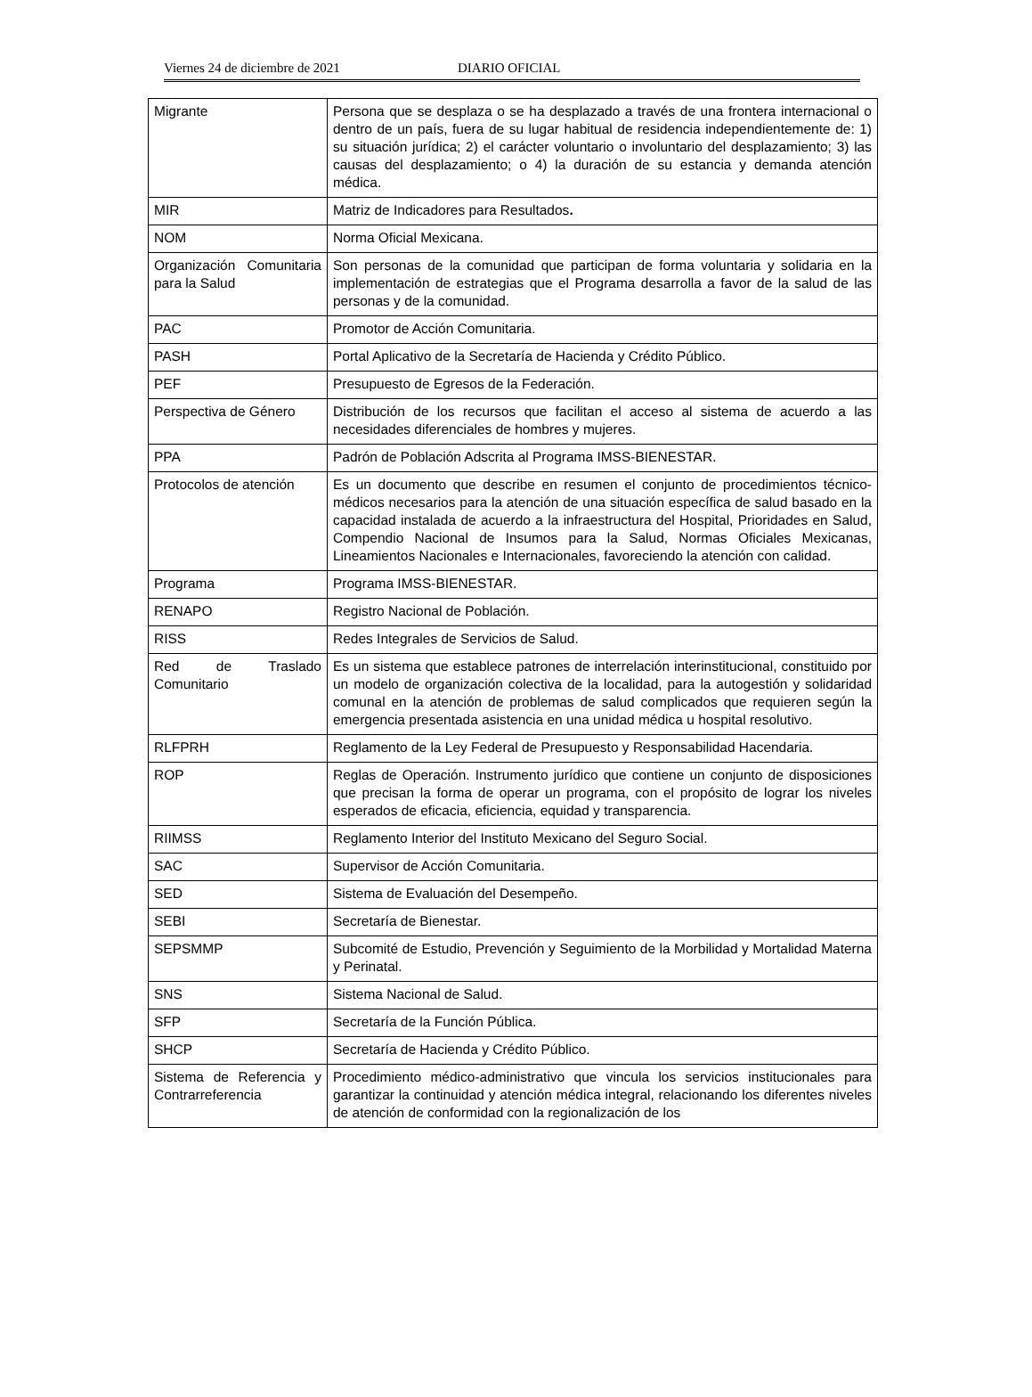Viernes 24 de diciembre de 2021 DIARIO OFICIAL
| Migrante | Persona que se desplaza o se ha desplazado a través de una frontera internacional o dentro de un país, fuera de su lugar habitual de residencia independientemente de: 1) su situación jurídica; 2) el carácter voluntario o involuntario del desplazamiento; 3) las causas del desplazamiento; o 4) la duración de su estancia y demanda atención médica. |
| MIR | Matriz de Indicadores para Resultados . |
| NOM | Norma Oficial Mexicana. |
| Organización Comunitaria para la Salud | Son personas de la comunidad que participan de forma voluntaria y solidaria en la implementación de estrategias que el Programa desarrolla a favor de la salud de las personas y de la comunidad. |
| PAC | Promotor de Acción Comunitaria. |
| PASH | Portal Aplicativo de la Secretaría de Hacienda y Crédito Público. |
| PEF | Presupuesto de Egresos de la Federación. |
| Perspectiva de Género | Distribución de los recursos que facilitan el acceso al sistema de acuerdo a las necesidades diferenciales de hombres y mujeres. |
| PPA | Padrón de Población Adscrita al Programa IMSS-BIENESTAR. |
| Protocolos de atención | Es un documento que describe en resumen el conjunto de procedimientos técnico-médicos necesarios para la atención de una situación específica de salud basado en la capacidad instalada de acuerdo a la infraestructura del Hospital, Prioridades en Salud, Compendio Nacional de Insumos para la Salud, Normas Oficiales Mexicanas, Lineamientos Nacionales e Internacionales, favoreciendo la atención con calidad. |
| Programa | Programa IMSS-BIENESTAR. |
| RENAPO | Registro Nacional de Población. |
| RISS | Redes Integrales de Servicios de Salud. |
| Red de Traslado Comunitario | Es un sistema que establece patrones de interrelación interinstitucional, constituido por un modelo de organización colectiva de la localidad, para la autogestión y solidaridad comunal en la atención de problemas de salud complicados que requieren según la emergencia presentada asistencia en una unidad médica u hospital resolutivo. |
| RLFPRH | Reglamento de la Ley Federal de Presupuesto y Responsabilidad Hacendaria. |
| ROP | Reglas de Operación. Instrumento jurídico que contiene un conjunto de disposiciones que precisan la forma de operar un programa, con el propósito de lograr los niveles esperados de eficacia, eficiencia, equidad y transparencia. |
| RIIMSS | Reglamento Interior del Instituto Mexicano del Seguro Social. |
| SAC | Supervisor de Acción Comunitaria. |
| SED | Sistema de Evaluación del Desempeño. |
| SEBI | Secretaría de Bienestar. |
| SEPSMMP | Subcomité de Estudio, Prevención y Seguimiento de la Morbilidad y Mortalidad Materna y Perinatal. |
| SNS | Sistema Nacional de Salud. |
| SFP | Secretaría de la Función Pública. |
| SHCP | Secretaría de Hacienda y Crédito Público. |
| Sistema de Referencia y Contrarreferencia | Procedimiento médico-administrativo que vincula los servicios institucionales para garantizar la continuidad y atención médica integral, relacionando los diferentes niveles de atención de conformidad con la regionalización de los |